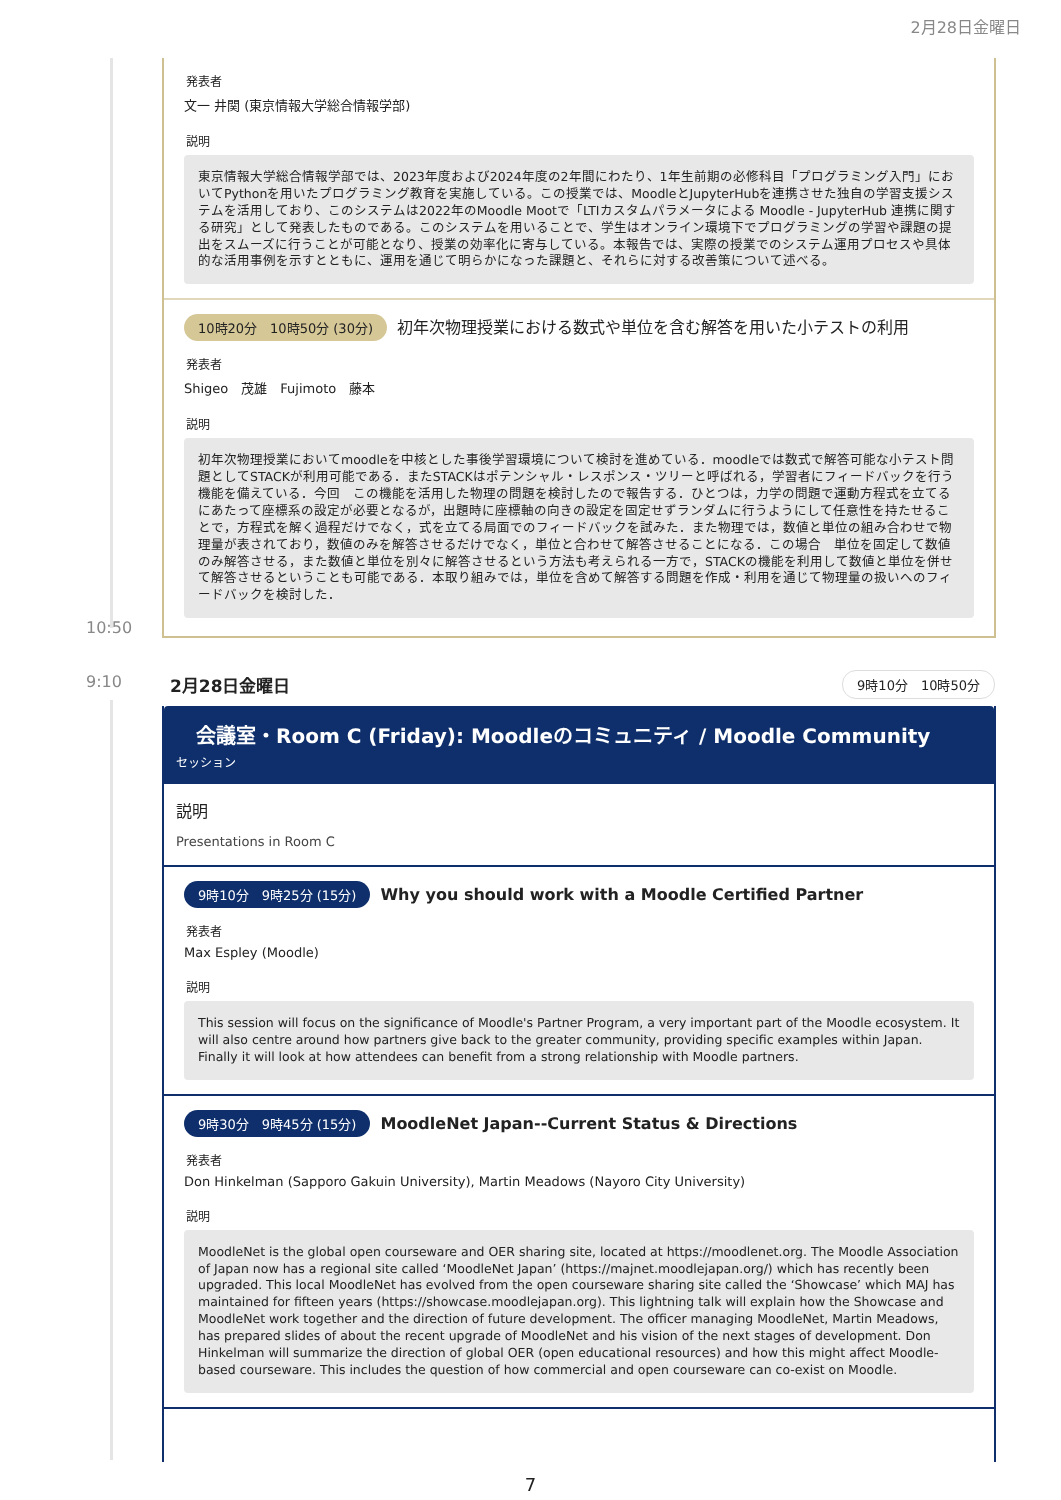2月28日金曜日
10:50
発表者
文一 井関 (東京情報大学総合情報学部)
説明
東京情報大学総合情報学部では、2023年度および2024年度の2年間にわたり、1年生前期の必修科目「プログラミング入門」においてPythonを用いたプログラミング教育を実施している。この授業では、MoodleとJupyterHubを連携させた独自の学習支援システムを活用しており、このシステムは2022年のMoodle Mootで「LTIカスタムパラメータによる Moodle - JupyterHub 連携に関する研究」として発表したものである。このシステムを用いることで、学生はオンライン環境下でプログラミングの学習や課題の提出をスムーズに行うことが可能となり、授業の効率化に寄与している。本報告では、実際の授業でのシステム運用プロセスや具体的な活用事例を示すとともに、運用を通じて明らかになった課題と、それらに対する改善策について述べる。
10時20分　10時50分 (30分) 初年次物理授業における数式や単位を含む解答を用いた小テストの利用
発表者
Shigeo　茂雄　Fujimoto　藤本
説明
初年次物理授業においてmoodleを中核とした事後学習環境について検討を進めている．moodleでは数式で解答可能な小テスト問題としてSTACKが利用可能である．またSTACKはポテンシャル・レスポンス・ツリーと呼ばれる，学習者にフィードバックを行う機能を備えている．今回　この機能を活用した物理の問題を検討したので報告する．ひとつは，力学の問題で運動方程式を立てるにあたって座標系の設定が必要となるが，出題時に座標軸の向きの設定を固定せずランダムに行うようにして任意性を持たせることで，方程式を解く過程だけでなく，式を立てる局面でのフィードバックを試みた．また物理では，数値と単位の組み合わせで物理量が表されており，数値のみを解答させるだけでなく，単位と合わせて解答させることになる．この場合　単位を固定して数値のみ解答させる，また数値と単位を別々に解答させるという方法も考えられる一方で，STACKの機能を利用して数値と単位を併せて解答させるということも可能である．本取り組みでは，単位を含めて解答する問題を作成・利用を通じて物理量の扱いへのフィードバックを検討した．
9:10 2月28日金曜日 9時10分　10時50分
会議室・Room C (Friday): Moodleのコミュニティ / Moodle Community
セッション
説明
Presentations in Room C
9時10分　9時25分 (15分) Why you should work with a Moodle Certified Partner
発表者
Max Espley (Moodle)
説明
This session will focus on the significance of Moodle's Partner Program, a very important part of the Moodle ecosystem. It will also centre around how partners give back to the greater community, providing specific examples within Japan. Finally it will look at how attendees can benefit from a strong relationship with Moodle partners.
9時30分　9時45分 (15分) MoodleNet Japan--Current Status & Directions
発表者
Don Hinkelman (Sapporo Gakuin University), Martin Meadows (Nayoro City University)
説明
MoodleNet is the global open courseware and OER sharing site, located at https://moodlenet.org. The Moodle Association of Japan now has a regional site called ‘MoodleNet Japan’ (https://majnet.moodlejapan.org/) which has recently been upgraded. This local MoodleNet has evolved from the open courseware sharing site called the ‘Showcase’ which MAJ has maintained for fifteen years (https://showcase.moodlejapan.org). This lightning talk will explain how the Showcase and MoodleNet work together and the direction of future development. The officer managing MoodleNet, Martin Meadows, has prepared slides of about the recent upgrade of MoodleNet and his vision of the next stages of development. Don Hinkelman will summarize the direction of global OER (open educational resources) and how this might affect Moodle-based courseware. This includes the question of how commercial and open courseware can co-exist on Moodle.
7